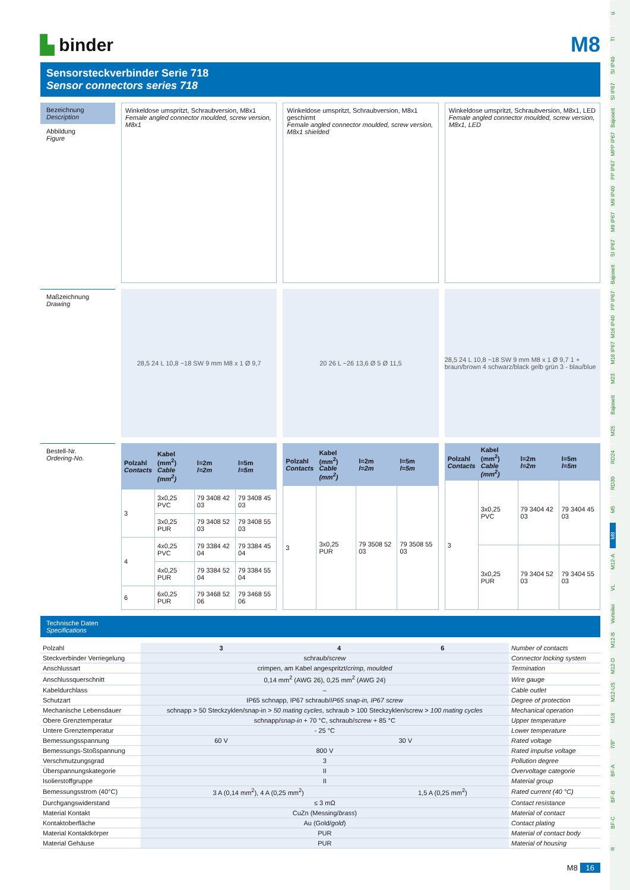ü
TI
SI IP40
SI IP67
Bajonett
MPP IP67
PP IP67
M9 IP40
M9 IP67
SI IP67
Bajonett
PP IP67
M16 IP40
M16 IP67
M23
Bajonett
M25
RD24
RD30
M5
M8
M12-A
VL
Verteiler
M12-B
M12-D
M12-US
M18
7/8"
BF-A
BF-B
BF-C
R
▙ binder
M8
Sensorsteckverbinder Serie 718
Sensor connectors series 718
Bezeichnung
Description
Abbildung
Figure
Winkeldose umspritzt, Schraubversion, M8x1
Female angled connector moulded, screw version, M8x1
Winkeldose umspritzt, Schraubversion, M8x1 geschirmt
Female angled connector moulded, screw version, M8x1 shielded
Winkeldose umspritzt, Schraubversion, M8x1, LED
Female angled connector moulded, screw version, M8x1, LED
Maßzeichnung
Drawing
28,5 24 L 10,8 ~18 SW 9 mm M8 x 1 Ø 9,7
20 26 L ~26 13,6 Ø 5 Ø 11,5
28,5 24 L 10,8 ~18 SW 9 mm M8 x 1 Ø 9,7 1 + braun/brown 4 schwarz/black gelb grün 3 - blau/blue
Bestell-Nr.
Ordering-No.
| Polzahl Contacts | Kabel (mm<sup>2</sup>) Cable (mm<sup>2</sup>) | l=2m l=2m | l=5m l=5m |
| --- | --- | --- | --- |
| 3 | 3x0,25 PVC | 79 3408 42 03 | 79 3408 45 03 |
| | 3x0,25 PUR | 79 3408 52 03 | 79 3408 55 03 |
| 4 | 4x0,25 PVC | 79 3384 42 04 | 79 3384 45 04 |
| | 4x0,25 PUR | 79 3384 52 04 | 79 3384 55 04 |
| 6 | 6x0,25 PUR | 79 3468 52 06 | 79 3468 55 06 |
| Polzahl Contacts | Kabel (mm<sup>2</sup>) Cable (mm<sup>2</sup>) | l=2m l=2m | l=5m l=5m |
| --- | --- | --- | --- |
| 3 | 3x0,25 PUR | 79 3508 52 03 | 79 3508 55 03 |
| Polzahl Contacts | Kabel (mm<sup>2</sup>) Cable (mm<sup>2</sup>) | l=2m l=2m | l=5m l=5m |
| --- | --- | --- | --- |
| 3 | 3x0,25 PVC | 79 3404 42 03 | 79 3404 45 03 |
| | 3x0,25 PUR | 79 3404 52 03 | 79 3404 55 03 |
Technische Daten
Specifications
| Polzahl | 3 | 4 | 6 | Number of contacts |
| Steckverbinder Verriegelung | schraub/ screw | | | Connector locking system |
| Anschlussart | crimpen, am Kabel angespritzt/ crimp, moulded | | | Termination |
| Anschlussquerschnitt | 0,14 mm<sup>2</sup> (AWG 26), 0,25 mm<sup>2</sup> (AWG 24) | | | Wire gauge |
| Kabeldurchlass | – | | | Cable outlet |
| Schutzart | IP65 schnapp, IP67 schraub/ IP65 snap-in, IP67 screw | | | Degree of protection |
| Mechanische Lebensdauer | schnapp > 50 Steckzyklen/snap-in > 50 mating cycles , schraub > 100 Steckzyklen/screw > 100 mating cycles | | | Mechanical operation |
| Obere Grenztemperatur | schnapp/ snap-in + 70 °C, schraub/ screw + 85 °C | | | Upper temperature |
| Untere Grenztemperatur | - 25 °C | | | Lower temperature |
| Bemessungsspannung | 60 V | 30 V | | Rated voltage |
| Bemessungs-Stoßspannung | 800 V | | | Rated impulse voltage |
| Verschmutzungsgrad | 3 | | | Pollution degree |
| Überspannungskategorie | II | | | Overvoltage categorie |
| Isolierstoffgruppe | II | | | Material group |
| Bemessungsstrom (40°C) | 3 A (0,14 mm<sup>2</sup>), 4 A (0,25 mm<sup>2</sup>) | | 1,5 A (0,25 mm<sup>2</sup>) | Rated current (40 °C) |
| Durchgangswiderstand | ≤ 3 mΩ | | | Contact resistance |
| Material Kontakt | CuZn (Messing/ brass ) | | | Material of contact |
| Kontaktoberfläche | Au (Gold/ gold ) | | | Contact plating |
| Material Kontaktkörper | PUR | | | Material of contact body |
| Material Gehäuse | PUR | | | Material of housing |
M8 16